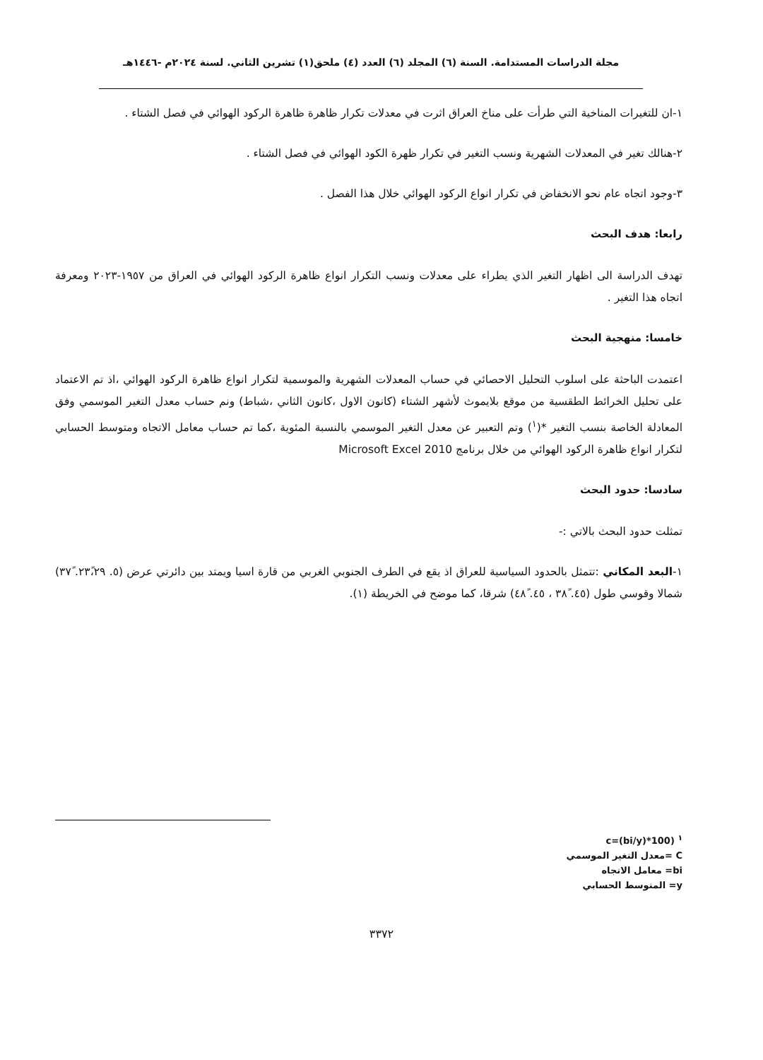مجلة الدراسات المستدامة. السنة (٦) المجلد (٦) العدد (٤) ملحق(١) تشرين الثاني. لسنة ٢٠٢٤م -١٤٤٦هـ
١-ان للتغيرات المناخية التي طرأت على مناخ العراق اثرت في معدلات تكرار ظاهرة ظاهرة الركود الهوائي في فصل الشتاء .
٢-هنالك تغير في المعدلات الشهرية ونسب التغير في تكرار ظهرة الكود الهوائي في فصل الشتاء .
٣-وجود اتجاه عام نحو الانخفاض في تكرار انواع الركود الهوائي خلال هذا الفصل .
رابعا: هدف البحث
تهدف الدراسة الى اظهار التغير الذي يطراء على معدلات ونسب التكرار انواع ظاهرة الركود الهوائي في العراق من ١٩٥٧-٢٠٢٣ ومعرفة اتجاه هذا التغير .
خامسا: منهجية البحث
اعتمدت الباحثة على اسلوب التحليل الاحصائي في حساب المعدلات الشهرية والموسمية لتكرار انواع ظاهرة الركود الهوائي ،اذ تم الاعتماد على تحليل الخرائط الطقسية من موقع بلايموث لأشهر الشتاء (كانون الاول ،كانون الثاني ،شباط) ونم حساب معدل التغير الموسمي وفق المعادلة الخاصة بنسب التغير *(<sup>١</sup>) وتم التعبير عن معدل التغير الموسمي بالنسبة المئوية ،كما تم حساب معامل الاتجاه ومتوسط الحسابي لتكرار انواع ظاهرة الركود الهوائي من خلال برنامج 2010 Microsoft Excel
سادسا: حدود البحث
تمثلت حدود البحث بالاتي :-
١-البعد المكاني :تتمثل بالحدود السياسية للعراق اذ يقع في الطرف الجنوبي الغربي من قارة اسيا ويمتد بين دائرتي عرض (٥. ٢٣ً،٢٩. ٣٧ً) شمالا وقوسي طول (٤٥. ٣٨ً ، ٤٥. ٤٨ً) شرقا، كما موضح في الخريطة (١).
<sup>١</sup> (c=(bi/y)*100
C =معدل التغير الموسمي
bi= معامل الاتجاه
y= المتوسط الحسابي
٣٣٧٢